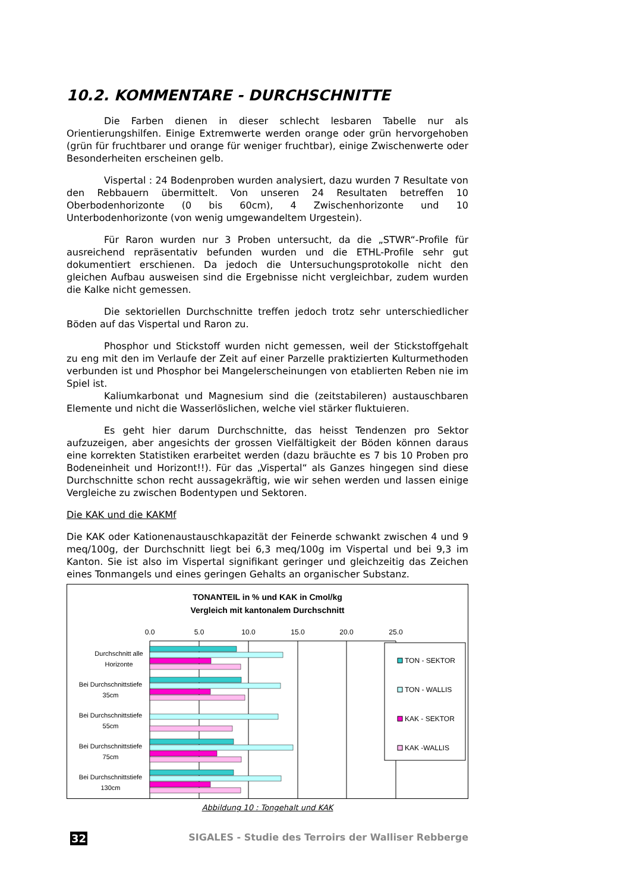10.2. KOMMENTARE - DURCHSCHNITTE
Die Farben dienen in dieser schlecht lesbaren Tabelle nur als Orientierungshilfen. Einige Extremwerte werden orange oder grün hervorgehoben (grün für fruchtbarer und orange für weniger fruchtbar), einige Zwischenwerte oder Besonderheiten erscheinen gelb.
Vispertal : 24 Bodenproben wurden analysiert, dazu wurden 7 Resultate von den Rebbauern übermittelt. Von unseren 24 Resultaten betreffen 10 Oberbodenhorizonte (0 bis 60cm), 4 Zwischenhorizonte und 10 Unterbodenhorizonte (von wenig umgewandeltem Urgestein).
Für Raron wurden nur 3 Proben untersucht, da die „STWR“-Profile für ausreichend repräsentativ befunden wurden und die ETHL-Profile sehr gut dokumentiert erschienen. Da jedoch die Untersuchungsprotokolle nicht den gleichen Aufbau ausweisen sind die Ergebnisse nicht vergleichbar, zudem wurden die Kalke nicht gemessen.
Die sektoriellen Durchschnitte treffen jedoch trotz sehr unterschiedlicher Böden auf das Vispertal und Raron zu.
Phosphor und Stickstoff wurden nicht gemessen, weil der Stickstoffgehalt zu eng mit den im Verlaufe der Zeit auf einer Parzelle praktizierten Kulturmethoden verbunden ist und Phosphor bei Mangelerscheinungen von etablierten Reben nie im Spiel ist.
Kaliumkarbonat und Magnesium sind die (zeitstabileren) austauschbaren Elemente und nicht die Wasserlöslichen, welche viel stärker fluktuieren.
Es geht hier darum Durchschnitte, das heisst Tendenzen pro Sektor aufzuzeigen, aber angesichts der grossen Vielfältigkeit der Böden können daraus eine korrekten Statistiken erarbeitet werden (dazu bräuchte es 7 bis 10 Proben pro Bodeneinheit und Horizont!!). Für das „Vispertal“ als Ganzes hingegen sind diese Durchschnitte schon recht aussagekräftig, wie wir sehen werden und lassen einige Vergleiche zu zwischen Bodentypen und Sektoren.
Die KAK und die KAKMf
Die KAK oder Kationenaustauschkapazität der Feinerde schwankt zwischen 4 und 9 meq/100g, der Durchschnitt liegt bei 6,3 meq/100g im Vispertal und bei 9,3 im Kanton. Sie ist also im Vispertal signifikant geringer und gleichzeitig das Zeichen eines Tonmangels und eines geringen Gehalts an organischer Substanz.
TONANTEIL in % und KAK in Cmol/kg
Vergleich mit kantonalem Durchschnitt
0.0
5.0
10.0
15.0
20.0
25.0
Durchschnitt alle
Horizonte
Bei Durchschnittstiefe
35cm
Bei Durchschnittstiefe
55cm
Bei Durchschnittstiefe
75cm
Bei Durchschnittstiefe
130cm
TON - SEKTOR
TON - WALLIS
KAK - SEKTOR
KAK -WALLIS
Abbildung 10 : Tongehalt und KAK
32 SIGALES - Studie des Terroirs der Walliser Rebberge